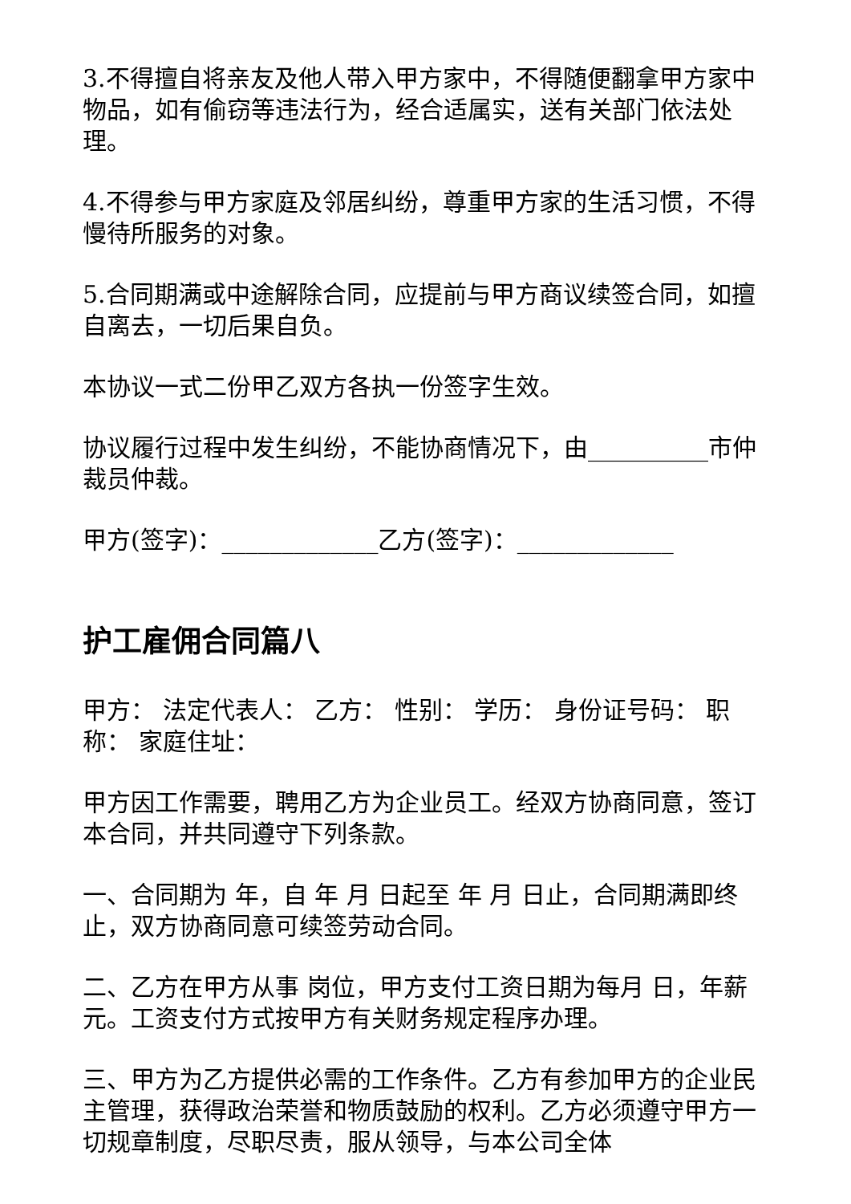3.不得擅自将亲友及他人带入甲方家中，不得随便翻拿甲方家中物品，如有偷窃等违法行为，经合适属实，送有关部门依法处理。
4.不得参与甲方家庭及邻居纠纷，尊重甲方家的生活习惯，不得慢待所服务的对象。
5.合同期满或中途解除合同，应提前与甲方商议续签合同，如擅自离去，一切后果自负。
本协议一式二份甲乙双方各执一份签字生效。
协议履行过程中发生纠纷，不能协商情况下，由__________市仲裁员仲裁。
甲方(签字)：_____________乙方(签字)：_____________
护工雇佣合同篇八
甲方： 法定代表人： 乙方： 性别： 学历： 身份证号码： 职称： 家庭住址：
甲方因工作需要，聘用乙方为企业员工。经双方协商同意，签订本合同，并共同遵守下列条款。
一、合同期为 年，自 年 月 日起至 年 月 日止，合同期满即终止，双方协商同意可续签劳动合同。
二、乙方在甲方从事 岗位，甲方支付工资日期为每月 日，年薪 元。工资支付方式按甲方有关财务规定程序办理。
三、甲方为乙方提供必需的工作条件。乙方有参加甲方的企业民主管理，获得政治荣誉和物质鼓励的权利。乙方必须遵守甲方一切规章制度，尽职尽责，服从领导，与本公司全体